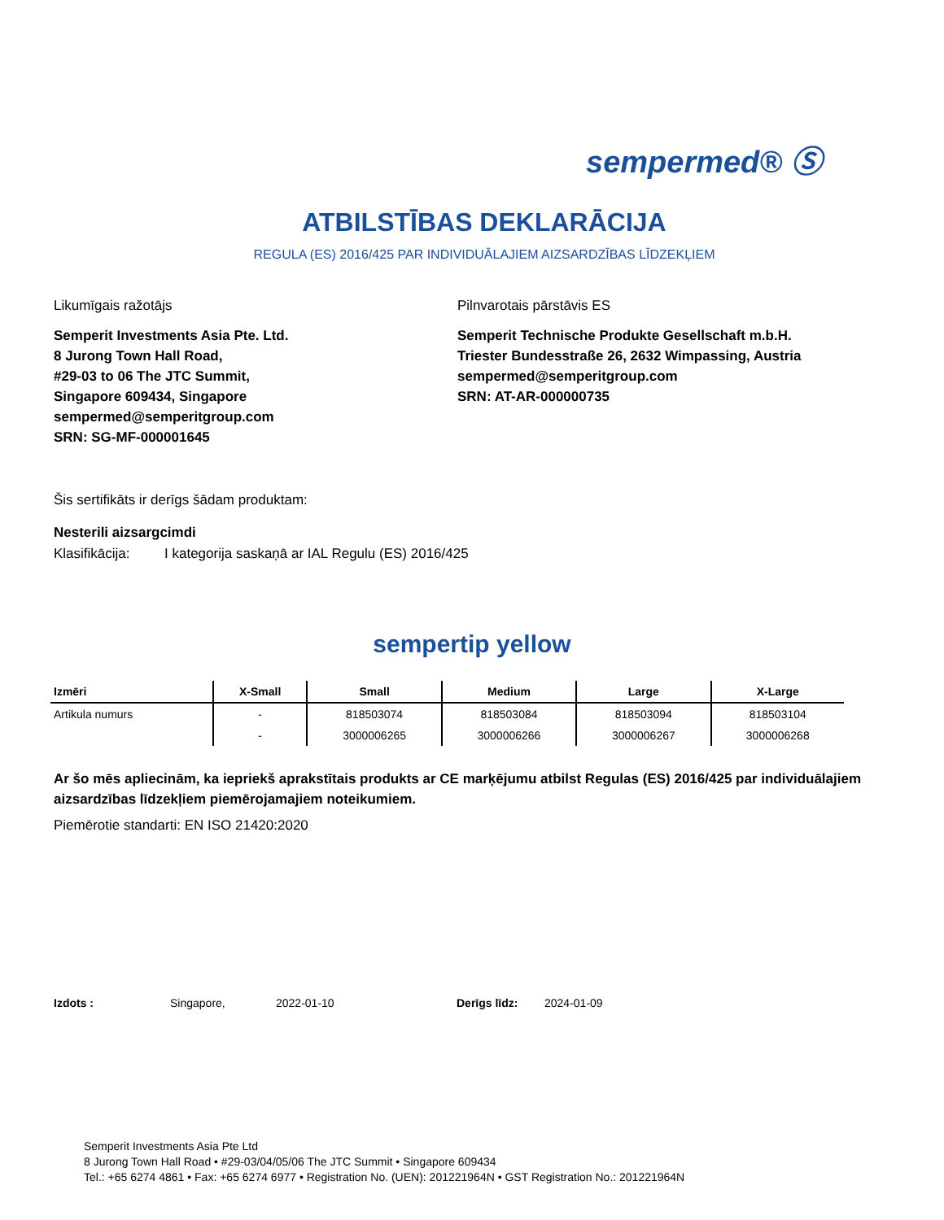sempermed® Ⓢ
ATBILSTĪBAS DEKLARĀCIJA
REGULA (ES) 2016/425 PAR INDIVIDUĀLAJIEM AIZSARDZĪBAS LĪDZEKĻIEM
Likumīgais ražotājs
Semperit Investments Asia Pte. Ltd.
8 Jurong Town Hall Road,
#29-03 to 06 The JTC Summit,
Singapore 609434, Singapore
sempermed@semperitgroup.com
SRN: SG-MF-000001645
Pilnvarotais pārstāvis ES
Semperit Technische Produkte Gesellschaft m.b.H.
Triester Bundesstraße 26, 2632 Wimpassing, Austria
sempermed@semperitgroup.com
SRN: AT-AR-000000735
Šis sertifikāts ir derīgs šādam produktam:
Nesterili aizsargcimdi
Klasifikācija: I kategorija saskaņā ar IAL Regulu (ES) 2016/425
sempertip yellow
| Izmēri | X-Small | Small | Medium | Large | X-Large |
| --- | --- | --- | --- | --- | --- |
| Artikula numurs | - | 818503074 | 818503084 | 818503094 | 818503104 |
| | - | 3000006265 | 3000006266 | 3000006267 | 3000006268 |
Ar šo mēs apliecinām, ka iepriekš aprakstītais produkts ar CE marķējumu atbilst Regulas (ES) 2016/425 par individuālajiem aizsardzības līdzekļiem piemērojamajiem noteikumiem.
Piemērotie standarti: EN ISO 21420:2020
Izdots : Singapore, 2022-01-10 Derīgs līdz: 2024-01-09
Semperit Investments Asia Pte Ltd
8 Jurong Town Hall Road • #29-03/04/05/06 The JTC Summit • Singapore 609434
Tel.: +65 6274 4861 • Fax: +65 6274 6977 • Registration No. (UEN): 201221964N • GST Registration No.: 201221964N